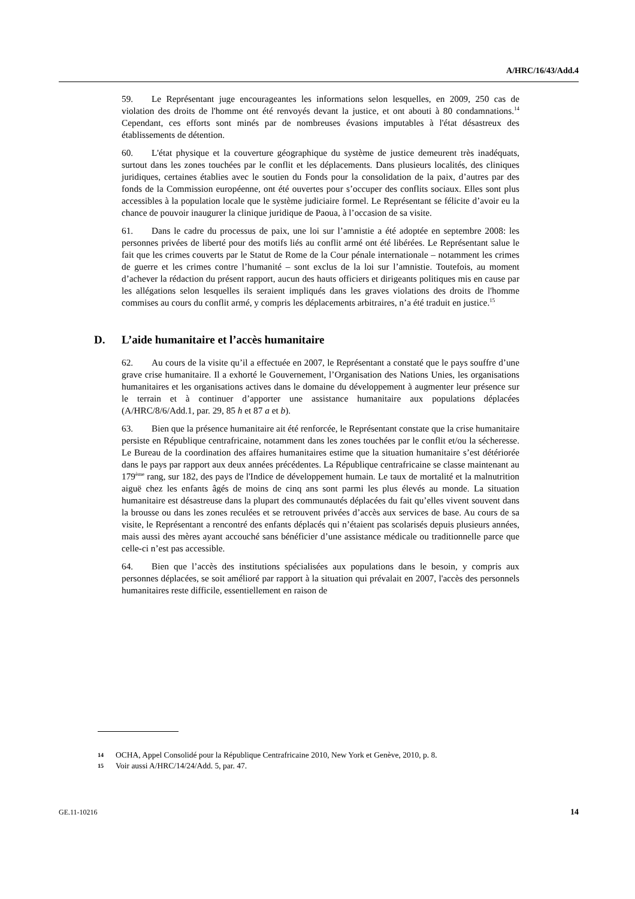A/HRC/16/43/Add.4
59. Le Représentant juge encourageantes les informations selon lesquelles, en 2009, 250 cas de violation des droits de l'homme ont été renvoyés devant la justice, et ont abouti à 80 condamnations.<sup>14</sup> Cependant, ces efforts sont minés par de nombreuses évasions imputables à l'état désastreux des établissements de détention.
60. L'état physique et la couverture géographique du système de justice demeurent très inadéquats, surtout dans les zones touchées par le conflit et les déplacements. Dans plusieurs localités, des cliniques juridiques, certaines établies avec le soutien du Fonds pour la consolidation de la paix, d’autres par des fonds de la Commission européenne, ont été ouvertes pour s’occuper des conflits sociaux. Elles sont plus accessibles à la population locale que le système judiciaire formel. Le Représentant se félicite d’avoir eu la chance de pouvoir inaugurer la clinique juridique de Paoua, à l’occasion de sa visite.
61. Dans le cadre du processus de paix, une loi sur l’amnistie a été adoptée en septembre 2008: les personnes privées de liberté pour des motifs liés au conflit armé ont été libérées. Le Représentant salue le fait que les crimes couverts par le Statut de Rome de la Cour pénale internationale – notamment les crimes de guerre et les crimes contre l’humanité – sont exclus de la loi sur l’amnistie. Toutefois, au moment d’achever la rédaction du présent rapport, aucun des hauts officiers et dirigeants politiques mis en cause par les allégations selon lesquelles ils seraient impliqués dans les graves violations des droits de l'homme commises au cours du conflit armé, y compris les déplacements arbitraires, n’a été traduit en justice.<sup>15</sup>
D. L’aide humanitaire et l’accès humanitaire
62. Au cours de la visite qu’il a effectuée en 2007, le Représentant a constaté que le pays souffre d’une grave crise humanitaire. Il a exhorté le Gouvernement, l’Organisation des Nations Unies, les organisations humanitaires et les organisations actives dans le domaine du développement à augmenter leur présence sur le terrain et à continuer d’apporter une assistance humanitaire aux populations déplacées (A/HRC/8/6/Add.1, par. 29, 85 h et 87 a et b).
63. Bien que la présence humanitaire ait été renforcée, le Représentant constate que la crise humanitaire persiste en République centrafricaine, notamment dans les zones touchées par le conflit et/ou la sécheresse. Le Bureau de la coordination des affaires humanitaires estime que la situation humanitaire s’est détériorée dans le pays par rapport aux deux années précédentes. La République centrafricaine se classe maintenant au 179<sup>ème</sup> rang, sur 182, des pays de l'Indice de développement humain. Le taux de mortalité et la malnutrition aiguë chez les enfants âgés de moins de cinq ans sont parmi les plus élevés au monde. La situation humanitaire est désastreuse dans la plupart des communautés déplacées du fait qu’elles vivent souvent dans la brousse ou dans les zones reculées et se retrouvent privées d’accès aux services de base. Au cours de sa visite, le Représentant a rencontré des enfants déplacés qui n’étaient pas scolarisés depuis plusieurs années, mais aussi des mères ayant accouché sans bénéficier d’une assistance médicale ou traditionnelle parce que celle-ci n’est pas accessible.
64. Bien que l’accès des institutions spécialisées aux populations dans le besoin, y compris aux personnes déplacées, se soit amélioré par rapport à la situation qui prévalait en 2007, l'accès des personnels humanitaires reste difficile, essentiellement en raison de
14 OCHA, Appel Consolidé pour la République Centrafricaine 2010, New York et Genève, 2010, p. 8.
15 Voir aussi A/HRC/14/24/Add. 5, par. 47.
GE.11-10216 14